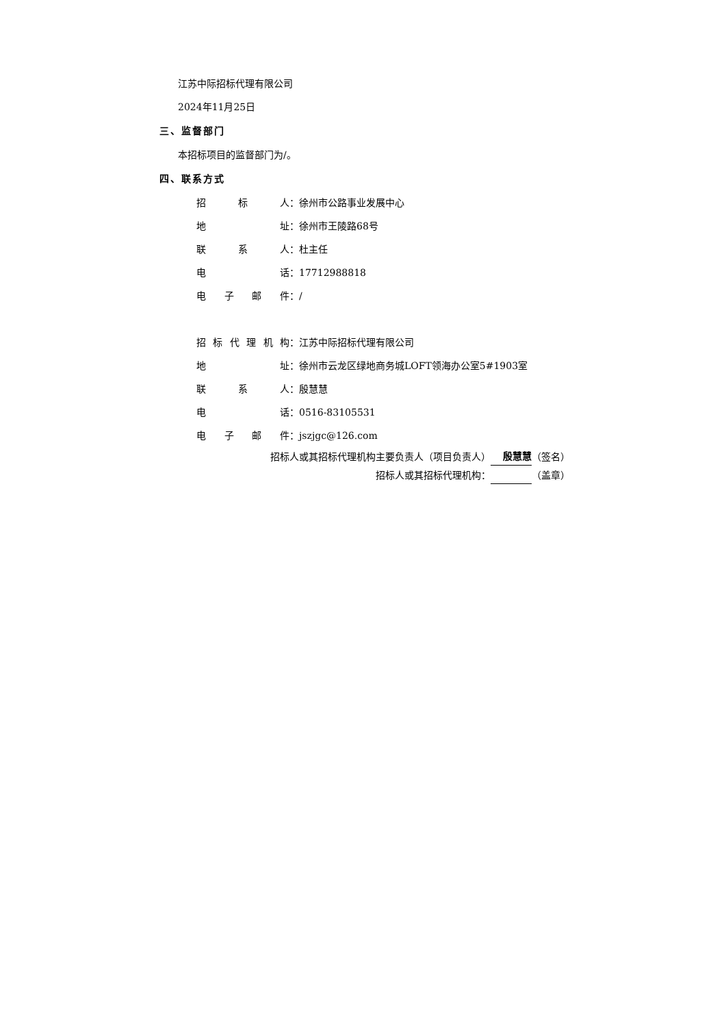江苏中际招标代理有限公司
2024年11月25日
三、监督部门
本招标项目的监督部门为/。
四、联系方式
招标 人： 徐州市公路事业发展中心
地 址： 徐州市王陵路68号
联系 人： 杜主任
电 话： 17712988818
电子邮 件： /
招标代理机 构： 江苏中际招标代理有限公司
地 址： 徐州市云龙区绿地商务城LOFT领海办公室5#1903室
联系 人： 殷慧慧
电 话： 0516-83105531
电子邮 件： jszjgc@126.com
招标人或其招标代理机构主要负责人（项目负责人） 殷慧慧 （签名）
招标人或其招标代理机构： （盖章）